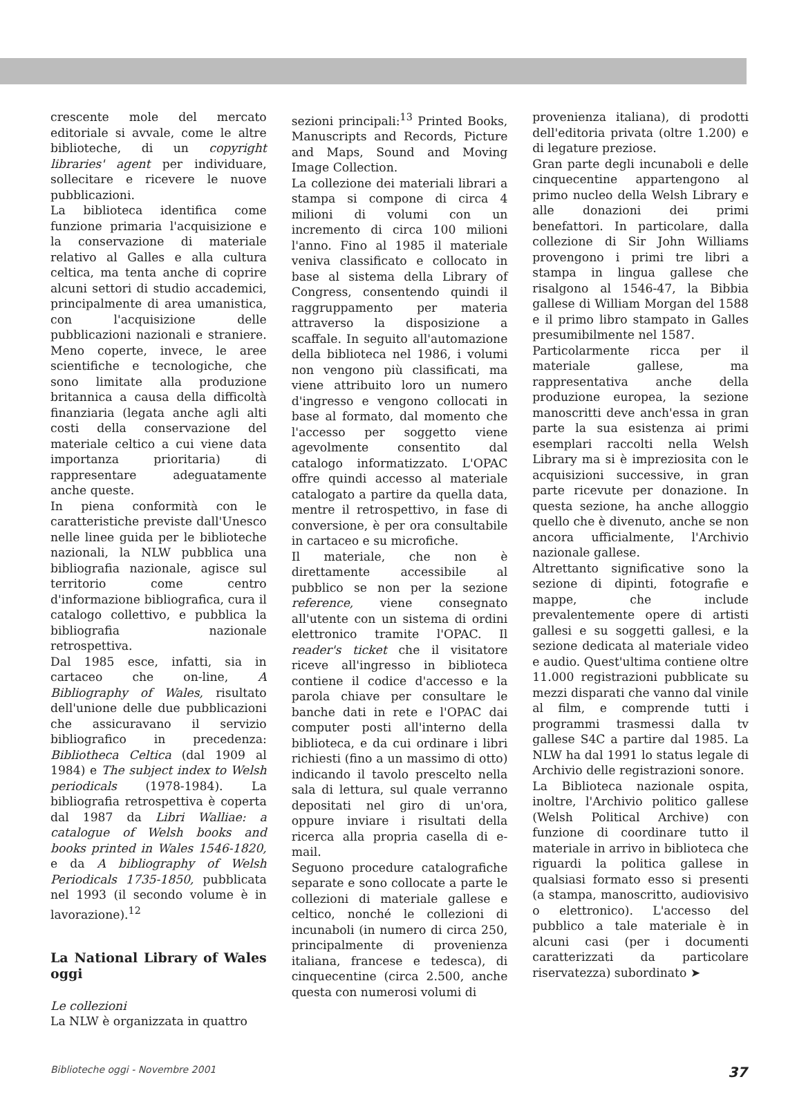crescente mole del mercato editoriale si avvale, come le altre biblioteche, di un copyright libraries' agent per individuare, sollecitare e ricevere le nuove pubblicazioni.
La biblioteca identifica come funzione primaria l'acquisizione e la conservazione di materiale relativo al Galles e alla cultura celtica, ma tenta anche di coprire alcuni settori di studio accademici, principalmente di area umanistica, con l'acquisizione delle pubblicazioni nazionali e straniere. Meno coperte, invece, le aree scientifiche e tecnologiche, che sono limitate alla produzione britannica a causa della difficoltà finanziaria (legata anche agli alti costi della conservazione del materiale celtico a cui viene data importanza prioritaria) di rappresentare adeguatamente anche queste.
In piena conformità con le caratteristiche previste dall'Unesco nelle linee guida per le biblioteche nazionali, la NLW pubblica una bibliografia nazionale, agisce sul territorio come centro d'informazione bibliografica, cura il catalogo collettivo, e pubblica la bibliografia nazionale retrospettiva.
Dal 1985 esce, infatti, sia in cartaceo che on-line, A Bibliography of Wales, risultato dell'unione delle due pubblicazioni che assicuravano il servizio bibliografico in precedenza: Bibliotheca Celtica (dal 1909 al 1984) e The subject index to Welsh periodicals (1978-1984). La bibliografia retrospettiva è coperta dal 1987 da Libri Walliae: a catalogue of Welsh books and books printed in Wales 1546-1820, e da A bibliography of Welsh Periodicals 1735-1850, pubblicata nel 1993 (il secondo volume è in lavorazione).<sup>12</sup>
La National Library of Wales oggi
Le collezioni
La NLW è organizzata in quattro
sezioni principali:<sup>13</sup> Printed Books, Manuscripts and Records, Picture and Maps, Sound and Moving Image Collection.
La collezione dei materiali librari a stampa si compone di circa 4 milioni di volumi con un incremento di circa 100 milioni l'anno. Fino al 1985 il materiale veniva classificato e collocato in base al sistema della Library of Congress, consentendo quindi il raggruppamento per materia attraverso la disposizione a scaffale. In seguito all'automazione della biblioteca nel 1986, i volumi non vengono più classificati, ma viene attribuito loro un numero d'ingresso e vengono collocati in base al formato, dal momento che l'accesso per soggetto viene agevolmente consentito dal catalogo informatizzato. L'OPAC offre quindi accesso al materiale catalogato a partire da quella data, mentre il retrospettivo, in fase di conversione, è per ora consultabile in cartaceo e su microfiche.
Il materiale, che non è direttamente accessibile al pubblico se non per la sezione reference, viene consegnato all'utente con un sistema di ordini elettronico tramite l'OPAC. Il reader's ticket che il visitatore riceve all'ingresso in biblioteca contiene il codice d'accesso e la parola chiave per consultare le banche dati in rete e l'OPAC dai computer posti all'interno della biblioteca, e da cui ordinare i libri richiesti (fino a un massimo di otto) indicando il tavolo prescelto nella sala di lettura, sul quale verranno depositati nel giro di un'ora, oppure inviare i risultati della ricerca alla propria casella di e-mail.
Seguono procedure catalografiche separate e sono collocate a parte le collezioni di materiale gallese e celtico, nonché le collezioni di incunaboli (in numero di circa 250, principalmente di provenienza italiana, francese e tedesca), di cinquecentine (circa 2.500, anche questa con numerosi volumi di
provenienza italiana), di prodotti dell'editoria privata (oltre 1.200) e di legature preziose.
Gran parte degli incunaboli e delle cinquecentine appartengono al primo nucleo della Welsh Library e alle donazioni dei primi benefattori. In particolare, dalla collezione di Sir John Williams provengono i primi tre libri a stampa in lingua gallese che risalgono al 1546-47, la Bibbia gallese di William Morgan del 1588 e il primo libro stampato in Galles presumibilmente nel 1587.
Particolarmente ricca per il materiale gallese, ma rappresentativa anche della produzione europea, la sezione manoscritti deve anch'essa in gran parte la sua esistenza ai primi esemplari raccolti nella Welsh Library ma si è impreziosita con le acquisizioni successive, in gran parte ricevute per donazione. In questa sezione, ha anche alloggio quello che è divenuto, anche se non ancora ufficialmente, l'Archivio nazionale gallese.
Altrettanto significative sono la sezione di dipinti, fotografie e mappe, che include prevalentemente opere di artisti gallesi e su soggetti gallesi, e la sezione dedicata al materiale video e audio. Quest'ultima contiene oltre 11.000 registrazioni pubblicate su mezzi disparati che vanno dal vinile al film, e comprende tutti i programmi trasmessi dalla tv gallese S4C a partire dal 1985. La NLW ha dal 1991 lo status legale di Archivio delle registrazioni sonore.
La Biblioteca nazionale ospita, inoltre, l'Archivio politico gallese (Welsh Political Archive) con funzione di coordinare tutto il materiale in arrivo in biblioteca che riguardi la politica gallese in qualsiasi formato esso si presenti (a stampa, manoscritto, audiovisivo o elettronico). L'accesso del pubblico a tale materiale è in alcuni casi (per i documenti caratterizzati da particolare riservatezza) subordinato ➤
Biblioteche oggi - Novembre 2001 37